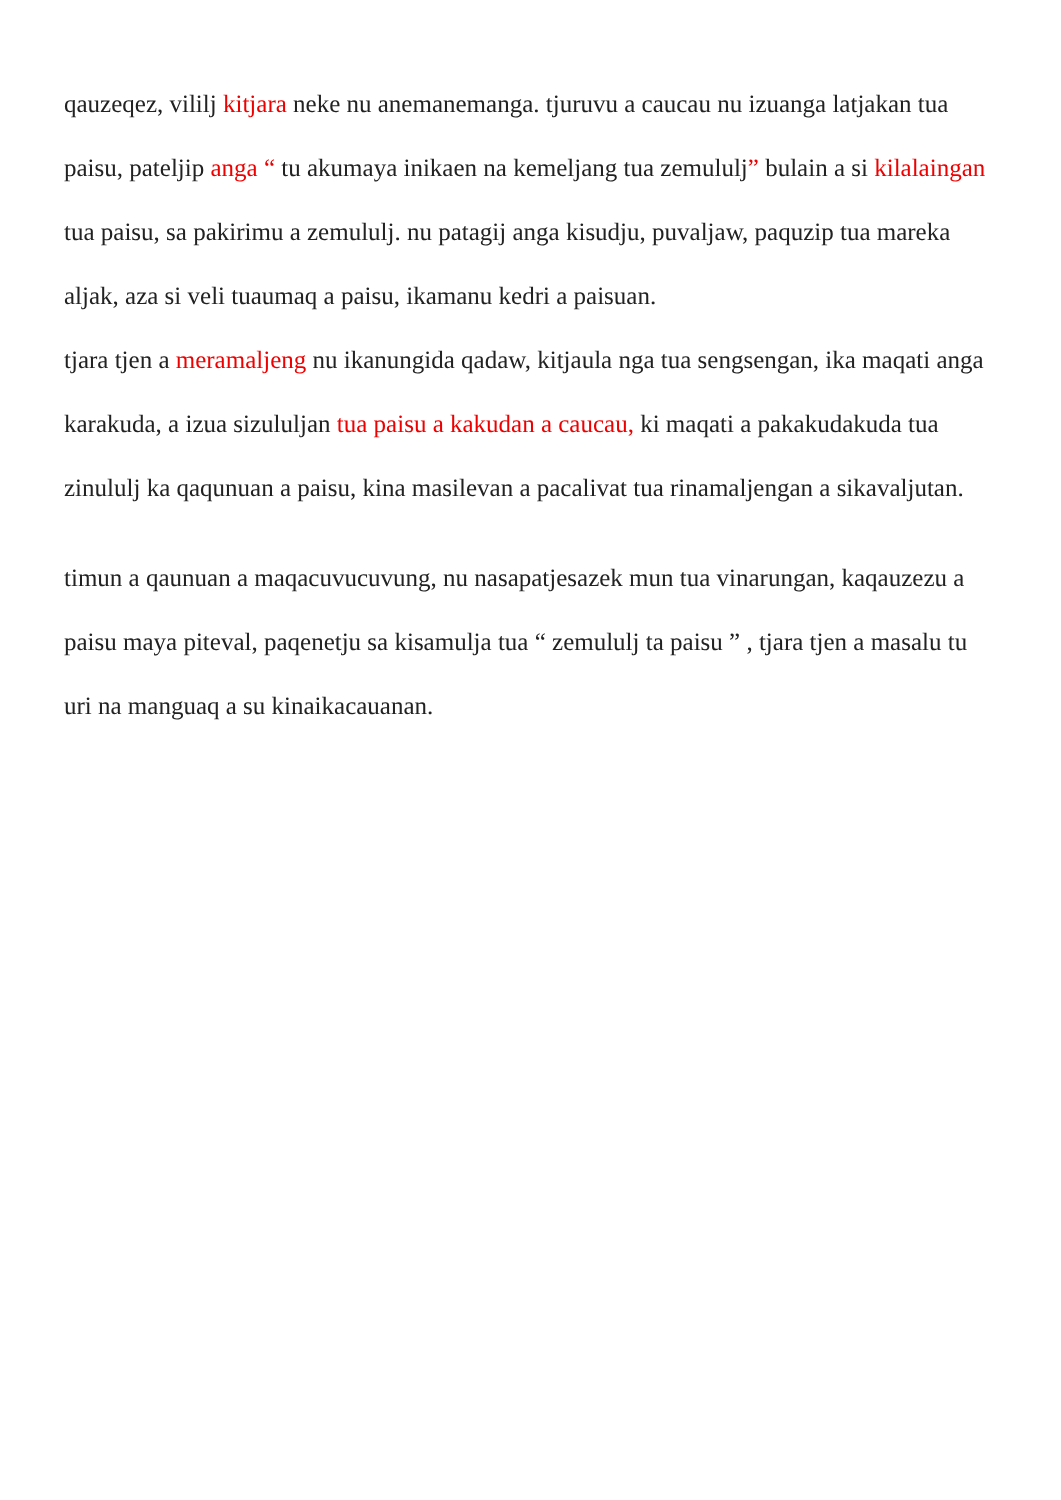qauzeqez, vililj kitjara neke nu anemanemanga. tjuruvu a caucau nu izuanga latjakan tua paisu, pateljip anga “ tu akumaya inikaen na kemeljang tua zemululj” bulain a si kilalaingan tua paisu, sa pakirimu a zemululj. nu patagij anga kisudju, puvaljaw, paquzip tua mareka aljak, aza si veli tuaumaq a paisu, ikamanu kedri a paisuan.
tjara tjen a meramaljeng nu ikanungida qadaw, kitjaula nga tua sengsengan, ika maqati anga karakuda, a izua sizululjan tua paisu a kakudan a caucau, ki maqati a pakakudakuda tua zinululj ka qaqunuan a paisu, kina masilevan a pacalivat tua rinamaljengan a sikavaljutan.
timun a qaunuan a maqacuvucuvung, nu nasapatjesazek mun tua vinarungan, kaqauzezu a paisu maya piteval, paqenetju sa kisamulja tua “ zemululj ta paisu ” , tjara tjen a masalu tu uri na manguaq a su kinaikacauanan.